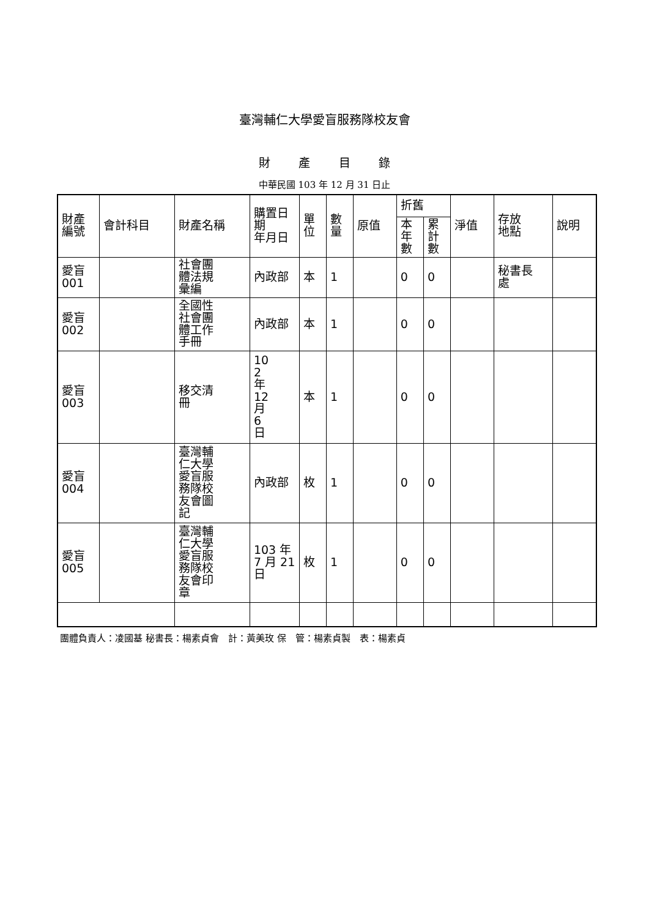臺灣輔仁大學愛盲服務隊校友會
財 產 目 錄
中華民國 103 年 12 月 31 日止
| 財產 編號 | 會計科目 | 財產名稱 | 購置日期 年月日 | 單 位 | 數 量 | 原值 | 折舊 | | 淨值 | 存放 地點 | 說明 |
| --- | --- | --- | --- | --- | --- | --- | --- | --- | --- | --- | --- |
| | | | | | | | 本 年 數 | 累 計 數 | | | |
| 愛盲 001 | | 社會團 體法規 彙編 | 內政部 | 本 | 1 | | 0 | 0 | | 秘書長 處 | |
| 愛盲 002 | | 全國性 社會團 體工作 手冊 | 內政部 | 本 | 1 | | 0 | 0 | | | |
| 愛盲 003 | | 移交清 冊 | 10 2 年 12 月 6 日 | 本 | 1 | | 0 | 0 | | | |
| 愛盲 004 | | 臺灣輔 仁大學 愛盲服 務隊校 友會圖 記 | 內政部 | 枚 | 1 | | 0 | 0 | | | |
| 愛盲 005 | | 臺灣輔 仁大學 愛盲服 務隊校 友會印 章 | 103 年 7 月 21 日 | 枚 | 1 | | 0 | 0 | | | |
團體負責人：凌國基 秘書長：楊素貞會　計：黃美玫 保　管：楊素貞製　表：楊素貞